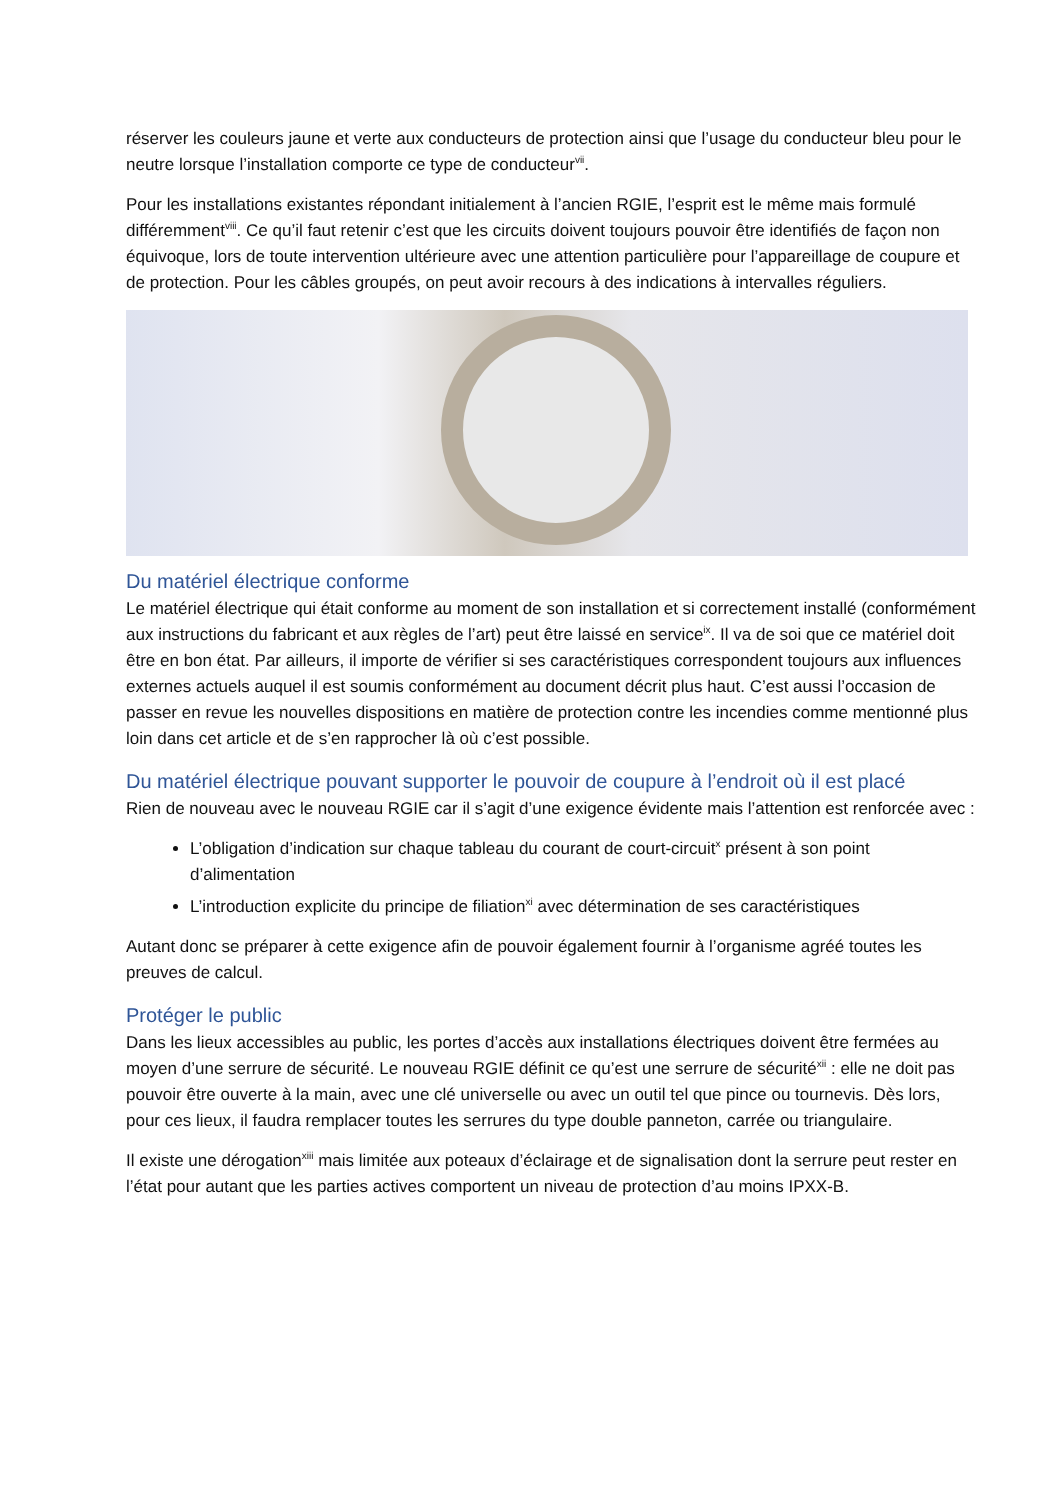réserver les couleurs jaune et verte aux conducteurs de protection ainsi que l’usage du conducteur bleu pour le neutre lorsque l’installation comporte ce type de conducteur<sup>vii</sup>.
Pour les installations existantes répondant initialement à l’ancien RGIE, l’esprit est le même mais formulé différemment<sup>viii</sup>. Ce qu’il faut retenir c’est que les circuits doivent toujours pouvoir être identifiés de façon non équivoque, lors de toute intervention ultérieure avec une attention particulière pour l’appareillage de coupure et de protection. Pour les câbles groupés, on peut avoir recours à des indications à intervalles réguliers.
Du matériel électrique conforme
Le matériel électrique qui était conforme au moment de son installation et si correctement installé (conformément aux instructions du fabricant et aux règles de l’art) peut être laissé en service<sup>ix</sup>. Il va de soi que ce matériel doit être en bon état. Par ailleurs, il importe de vérifier si ses caractéristiques correspondent toujours aux influences externes actuels auquel il est soumis conformément au document décrit plus haut. C’est aussi l’occasion de passer en revue les nouvelles dispositions en matière de protection contre les incendies comme mentionné plus loin dans cet article et de s’en rapprocher là où c’est possible.
Du matériel électrique pouvant supporter le pouvoir de coupure à l’endroit où il est placé
Rien de nouveau avec le nouveau RGIE car il s’agit d’une exigence évidente mais l’attention est renforcée avec :
L’obligation d’indication sur chaque tableau du courant de court-circuit<sup>x</sup> présent à son point d’alimentation
L’introduction explicite du principe de filiation<sup>xi</sup> avec détermination de ses caractéristiques
Autant donc se préparer à cette exigence afin de pouvoir également fournir à l’organisme agréé toutes les preuves de calcul.
Protéger le public
Dans les lieux accessibles au public, les portes d’accès aux installations électriques doivent être fermées au moyen d’une serrure de sécurité. Le nouveau RGIE définit ce qu’est une serrure de sécurité<sup>xii</sup> : elle ne doit pas pouvoir être ouverte à la main, avec une clé universelle ou avec un outil tel que pince ou tournevis. Dès lors, pour ces lieux, il faudra remplacer toutes les serrures du type double panneton, carrée ou triangulaire.
Il existe une dérogation<sup>xiii</sup> mais limitée aux poteaux d’éclairage et de signalisation dont la serrure peut rester en l’état pour autant que les parties actives comportent un niveau de protection d’au moins IPXX-B.